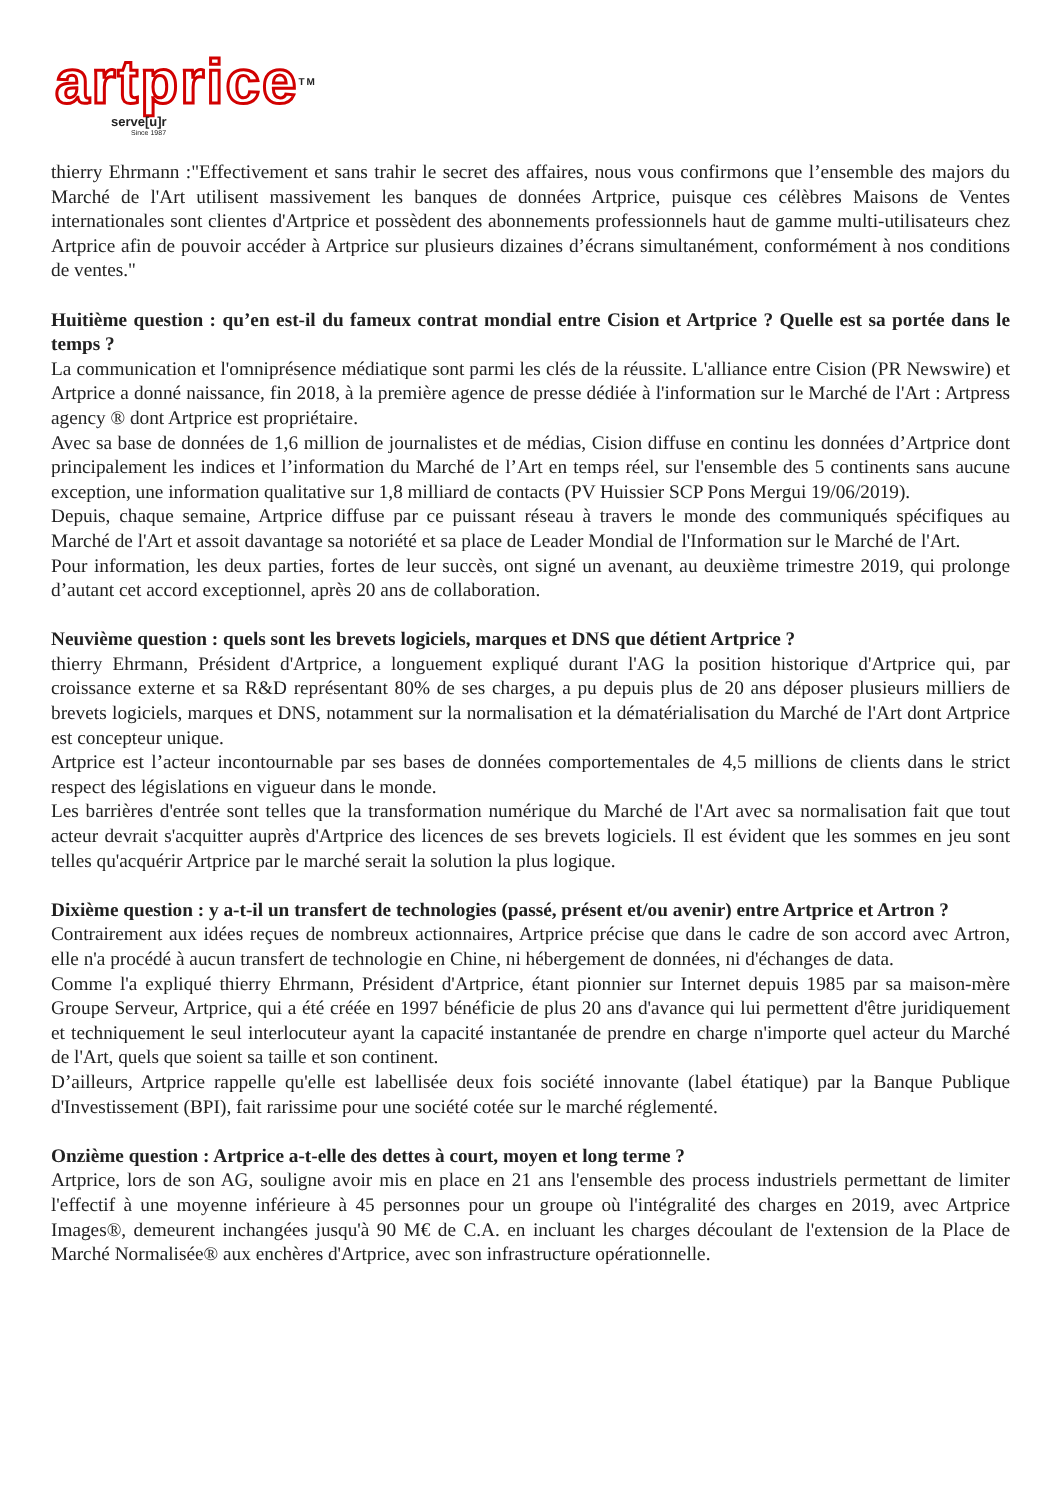artpriceTM
serve[u]r
Since 1987
thierry Ehrmann :"Effectivement et sans trahir le secret des affaires, nous vous confirmons que l’ensemble des majors du Marché de l'Art utilisent massivement les banques de données Artprice, puisque ces célèbres Maisons de Ventes internationales sont clientes d'Artprice et possèdent des abonnements professionnels haut de gamme multi-utilisateurs chez Artprice afin de pouvoir accéder à Artprice sur plusieurs dizaines d’écrans simultanément, conformément à nos conditions de ventes."
Huitième question : qu’en est-il du fameux contrat mondial entre Cision et Artprice ? Quelle est sa portée dans le temps ?
La communication et l'omniprésence médiatique sont parmi les clés de la réussite. L'alliance entre Cision (PR Newswire) et Artprice a donné naissance, fin 2018, à la première agence de presse dédiée à l'information sur le Marché de l'Art : Artpress agency ® dont Artprice est propriétaire.
Avec sa base de données de 1,6 million de journalistes et de médias, Cision diffuse en continu les données d’Artprice dont principalement les indices et l’information du Marché de l’Art en temps réel, sur l'ensemble des 5 continents sans aucune exception, une information qualitative sur 1,8 milliard de contacts (PV Huissier SCP Pons Mergui 19/06/2019).
Depuis, chaque semaine, Artprice diffuse par ce puissant réseau à travers le monde des communiqués spécifiques au Marché de l'Art et assoit davantage sa notoriété et sa place de Leader Mondial de l'Information sur le Marché de l'Art.
Pour information, les deux parties, fortes de leur succès, ont signé un avenant, au deuxième trimestre 2019, qui prolonge d’autant cet accord exceptionnel, après 20 ans de collaboration.
Neuvième question : quels sont les brevets logiciels, marques et DNS que détient Artprice ?
thierry Ehrmann, Président d'Artprice, a longuement expliqué durant l'AG la position historique d'Artprice qui, par croissance externe et sa R&D représentant 80% de ses charges, a pu depuis plus de 20 ans déposer plusieurs milliers de brevets logiciels, marques et DNS, notamment sur la normalisation et la dématérialisation du Marché de l'Art dont Artprice est concepteur unique.
Artprice est l’acteur incontournable par ses bases de données comportementales de 4,5 millions de clients dans le strict respect des législations en vigueur dans le monde.
Les barrières d'entrée sont telles que la transformation numérique du Marché de l'Art avec sa normalisation fait que tout acteur devrait s'acquitter auprès d'Artprice des licences de ses brevets logiciels. Il est évident que les sommes en jeu sont telles qu'acquérir Artprice par le marché serait la solution la plus logique.
Dixième question : y a-t-il un transfert de technologies (passé, présent et/ou avenir) entre Artprice et Artron ?
Contrairement aux idées reçues de nombreux actionnaires, Artprice précise que dans le cadre de son accord avec Artron, elle n'a procédé à aucun transfert de technologie en Chine, ni hébergement de données, ni d'échanges de data.
Comme l'a expliqué thierry Ehrmann, Président d'Artprice, étant pionnier sur Internet depuis 1985 par sa maison-mère Groupe Serveur, Artprice, qui a été créée en 1997 bénéficie de plus 20 ans d'avance qui lui permettent d'être juridiquement et techniquement le seul interlocuteur ayant la capacité instantanée de prendre en charge n'importe quel acteur du Marché de l'Art, quels que soient sa taille et son continent.
D’ailleurs, Artprice rappelle qu'elle est labellisée deux fois société innovante (label étatique) par la Banque Publique d'Investissement (BPI), fait rarissime pour une société cotée sur le marché réglementé.
Onzième question : Artprice a-t-elle des dettes à court, moyen et long terme ?
Artprice, lors de son AG, souligne avoir mis en place en 21 ans l'ensemble des process industriels permettant de limiter l'effectif à une moyenne inférieure à 45 personnes pour un groupe où l'intégralité des charges en 2019, avec Artprice Images®, demeurent inchangées jusqu'à 90 M€ de C.A. en incluant les charges découlant de l'extension de la Place de Marché Normalisée® aux enchères d'Artprice, avec son infrastructure opérationnelle.